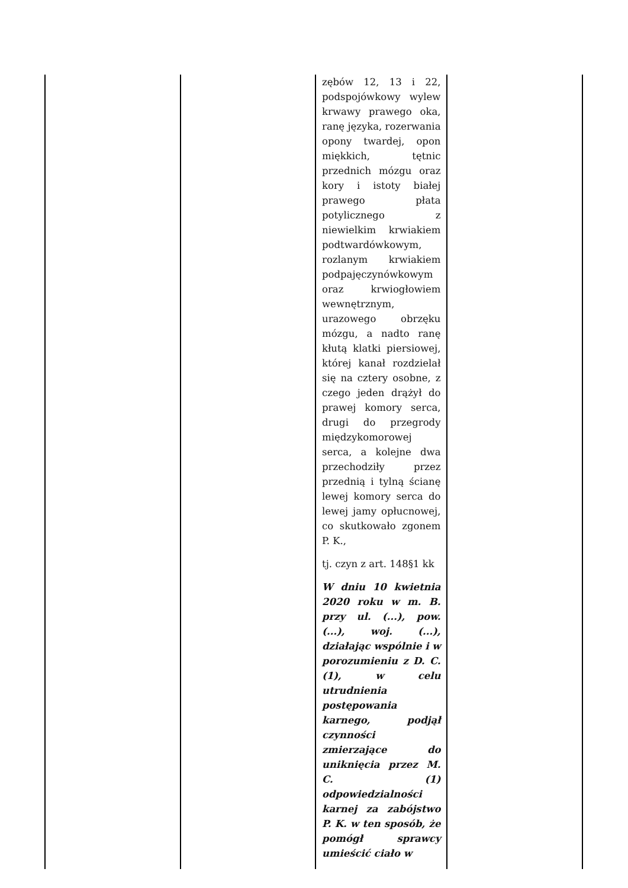| | | zębów 12, 13 i 22, podspojówkowy wylew krwawy prawego oka, ranę języka, rozerwania opony twardej, opon miękkich, tętnic przednich mózgu oraz kory i istoty białej prawego płata potylicznego z niewielkim krwiakiem podtwardówkowym, rozlanym krwiakiem podpajęczynówkowym oraz krwiogłowiem wewnętrznym, urazowego obrzęku mózgu, a nadto ranę kłutą klatki piersiowej, której kanał rozdzielał się na cztery osobne, z czego jeden drążył do prawej komory serca, drugi do przegrody międzykomorowej serca, a kolejne dwa przechodziły przez przednią i tylną ścianę lewej komory serca do lewej jamy opłucnowej, co skutkowało zgonem P. K., tj. czyn z art. 148§1 kk W dniu 10 kwietnia 2020 roku w m. B. przy ul. (...), pow. (...), woj. (...), działając wspólnie i w porozumieniu z D. C. (1), w celu utrudnienia postępowania karnego, podjął czynności zmierzające do uniknięcia przez M. C. (1) odpowiedzialności karnej za zabójstwo P. K. w ten sposób, że pomógł sprawcy umieścić ciało w | |